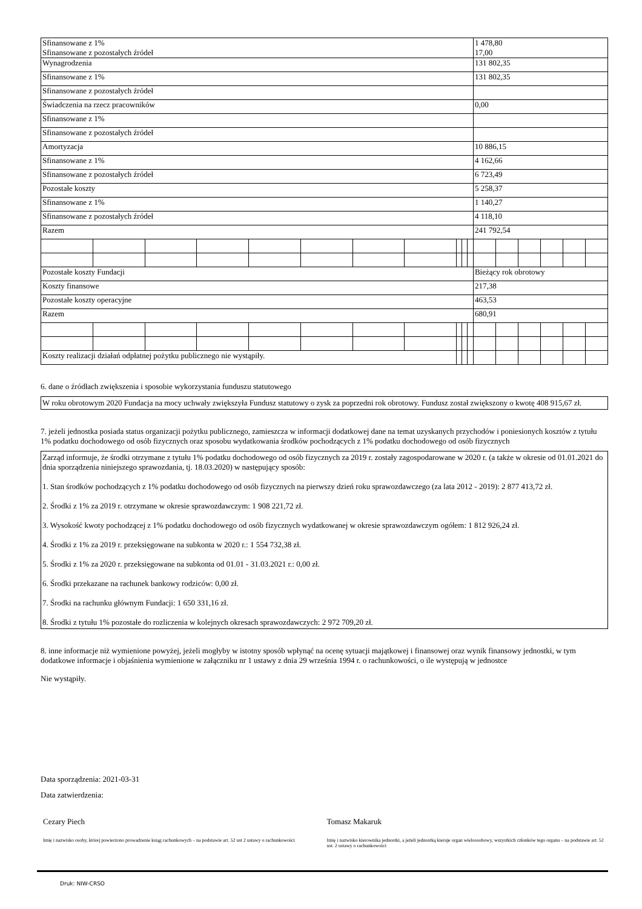| Sfinansowane z 1% Sfinansowane z pozostałych źródeł | | | | | | | | | | | 1 478,80 17,00 | | | | | |
| Wynagrodzenia | | | | | | | | | | | 131 802,35 | | | | | |
| Sfinansowane z 1% | | | | | | | | | | | 131 802,35 | | | | | |
| Sfinansowane z pozostałych źródeł | | | | | | | | | | | | | | | | |
| Świadczenia na rzecz pracowników | | | | | | | | | | | 0,00 | | | | | |
| Sfinansowane z 1% | | | | | | | | | | | | | | | | |
| Sfinansowane z pozostałych źródeł | | | | | | | | | | | | | | | | |
| Amortyzacja | | | | | | | | | | | 10 886,15 | | | | | |
| Sfinansowane z 1% | | | | | | | | | | | 4 162,66 | | | | | |
| Sfinansowane z pozostałych źródeł | | | | | | | | | | | 6 723,49 | | | | | |
| Pozostałe koszty | | | | | | | | | | | 5 258,37 | | | | | |
| Sfinansowane z 1% | | | | | | | | | | | 1 140,27 | | | | | |
| Sfinansowane z pozostałych źródeł | | | | | | | | | | | 4 118,10 | | | | | |
| Razem | | | | | | | | | | | 241 792,54 | | | | | |
| Pozostałe koszty Fundacji | | | | | | | | | | | Bieżący rok obrotowy | | | | | |
| Koszty finansowe | | | | | | | | | | | 217,38 | | | | | |
| Pozostałe koszty operacyjne | | | | | | | | | | | 463,53 | | | | | |
| Razem | | | | | | | | | | | 680,91 | | | | | |
| Koszty realizacji działań odpłatnej pożytku publicznego nie wystąpiły. | | | | | | | | | | | | | | | | |
6. dane o źródłach zwiększenia i sposobie wykorzystania funduszu statutowego
W roku obrotowym 2020 Fundacja na mocy uchwały zwiększyła Fundusz statutowy o zysk za poprzedni rok obrotowy. Fundusz został zwiększony o kwotę 408 915,67 zł.
7. jeżeli jednostka posiada status organizacji pożytku publicznego, zamieszcza w informacji dodatkowej dane na temat uzyskanych przychodów i poniesionych kosztów z tytułu 1% podatku dochodowego od osób fizycznych oraz sposobu wydatkowania środków pochodzących z 1% podatku dochodowego od osób fizycznych
Zarząd informuje, że środki otrzymane z tytułu 1% podatku dochodowego od osób fizycznych za 2019 r. zostały zagospodarowane w 2020 r. (a także w okresie od 01.01.2021 do dnia sporządzenia niniejszego sprawozdania, tj. 18.03.2020) w następujący sposób:
1. Stan środków pochodzących z 1% podatku dochodowego od osób fizycznych na pierwszy dzień roku sprawozdawczego (za lata 2012 - 2019): 2 877 413,72 zł.
2. Środki z 1% za 2019 r. otrzymane w okresie sprawozdawczym: 1 908 221,72 zł.
3. Wysokość kwoty pochodzącej z 1% podatku dochodowego od osób fizycznych wydatkowanej w okresie sprawozdawczym ogółem: 1 812 926,24 zł.
4. Środki z 1% za 2019 r. przeksięgowane na subkonta w 2020 r.: 1 554 732,38 zł.
5. Środki z 1% za 2020 r. przeksięgowane na subkonta od 01.01 - 31.03.2021 r.: 0,00 zł.
6. Środki przekazane na rachunek bankowy rodziców: 0,00 zł.
7. Środki na rachunku głównym Fundacji: 1 650 331,16 zł.
8. Środki z tytułu 1% pozostałe do rozliczenia w kolejnych okresach sprawozdawczych: 2 972 709,20 zł.
8. inne informacje niż wymienione powyżej, jeżeli mogłyby w istotny sposób wpłynąć na ocenę sytuacji majątkowej i finansowej oraz wynik finansowy jednostki, w tym dodatkowe informacje i objaśnienia wymienione w załączniku nr 1 ustawy z dnia 29 września 1994 r. o rachunkowości, o ile występują w jednostce
Nie wystąpiły.
Data sporządzenia: 2021-03-31
Data zatwierdzenia:
Cezary Piech
Imię i nazwisko osoby, której powierzono prowadzenie ksiąg rachunkowych – na podstawie art. 52 ust 2 ustawy o rachunkowości
Tomasz Makaruk
Imię i nazwisko kierownika jednostki, a jeżeli jednostką kieruje organ wieloosobowy, wszystkich członków tego organu – na podstawie art. 52 ust. 2 ustawy o rachunkowości
Druk: NIW-CRSO